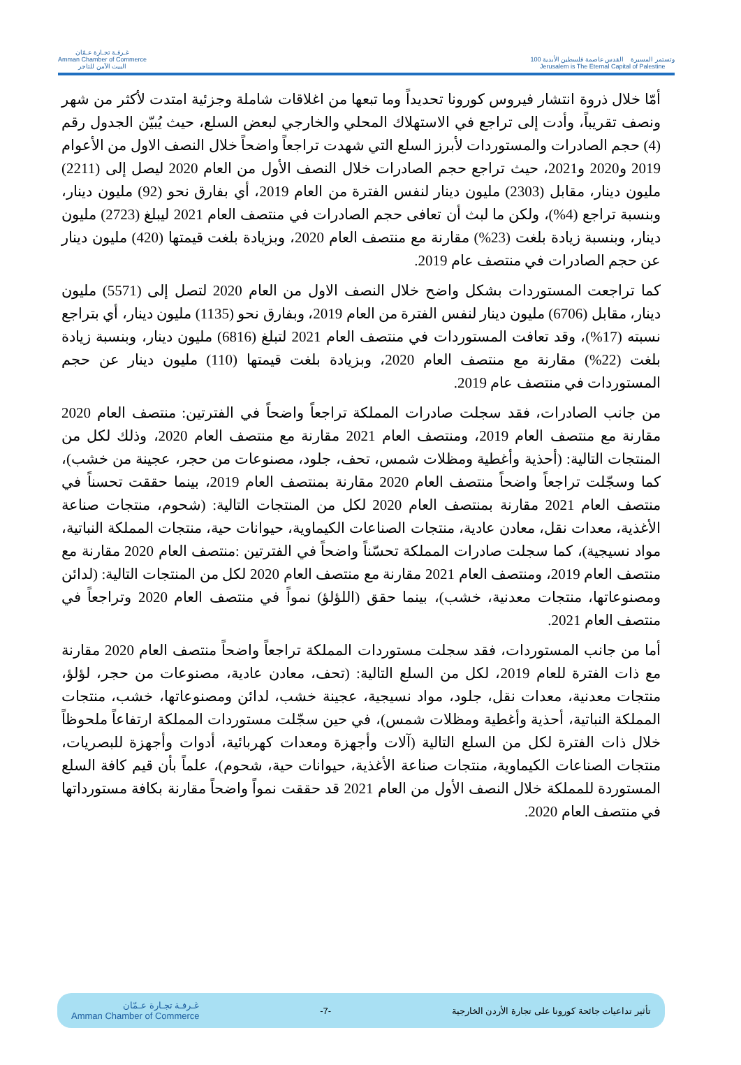غـرفـة تجـارة عـمّان
Amman Chamber of Commerce
البيت الآمن للتاجر
100 وتستمر المسيرة القدس عاصمة فلسطين الأبدية
Jerusalem is The Eternal Capital of Palestine
أمّا خلال ذروة انتشار فيروس كورونا تحديداً وما تبعها من اغلاقات شاملة وجزئية امتدت لأكثر من شهر ونصف تقريباً، وأدت إلى تراجع في الاستهلاك المحلي والخارجي لبعض السلع، حيث يُبيّن الجدول رقم (4) حجم الصادرات والمستوردات لأبرز السلع التي شهدت تراجعاً واضحاً خلال النصف الاول من الأعوام 2019 و2020 و2021، حيث تراجع حجم الصادرات خلال النصف الأول من العام 2020 ليصل إلى (2211) مليون دينار، مقابل (2303) مليون دينار لنفس الفترة من العام 2019، أي بفارق نحو (92) مليون دينار، وبنسبة تراجع (4%)، ولكن ما لبث أن تعافى حجم الصادرات في منتصف العام 2021 ليبلغ (2723) مليون دينار، وبنسبة زيادة بلغت (23%) مقارنة مع منتصف العام 2020، وبزيادة بلغت قيمتها (420) مليون دينار عن حجم الصادرات في منتصف عام 2019.
كما تراجعت المستوردات بشكل واضح خلال النصف الاول من العام 2020 لتصل إلى (5571) مليون دينار، مقابل (6706) مليون دينار لنفس الفترة من العام 2019، وبفارق نحو (1135) مليون دينار، أي بتراجع نسبته (17%)، وقد تعافت المستوردات في منتصف العام 2021 لتبلغ (6816) مليون دينار، وبنسبة زيادة بلغت (22%) مقارنة مع منتصف العام 2020، وبزيادة بلغت قيمتها (110) مليون دينار عن حجم المستوردات في منتصف عام 2019.
من جانب الصادرات، فقد سجلت صادرات المملكة تراجعاً واضحاً في الفترتين: منتصف العام 2020 مقارنة مع منتصف العام 2019، ومنتصف العام 2021 مقارنة مع منتصف العام 2020، وذلك لكل من المنتجات التالية: (أحذية وأغطية ومظلات شمس، تحف، جلود، مصنوعات من حجر، عجينة من خشب)، كما وسجّلت تراجعاً واضحاً منتصف العام 2020 مقارنة بمنتصف العام 2019، بينما حققت تحسناً في منتصف العام 2021 مقارنة بمنتصف العام 2020 لكل من المنتجات التالية: (شحوم، منتجات صناعة الأغذية، معدات نقل، معادن عادية، منتجات الصناعات الكيماوية، حيوانات حية، منتجات المملكة النباتية، مواد نسيجية)، كما سجلت صادرات المملكة تحسّناً واضحاً في الفترتين :منتصف العام 2020 مقارنة مع منتصف العام 2019، ومنتصف العام 2021 مقارنة مع منتصف العام 2020 لكل من المنتجات التالية: (لدائن ومصنوعاتها، منتجات معدنية، خشب)، بينما حقق (اللؤلؤ) نمواً في منتصف العام 2020 وتراجعاً في منتصف العام 2021.
أما من جانب المستوردات، فقد سجلت مستوردات المملكة تراجعاً واضحاً منتصف العام 2020 مقارنة مع ذات الفترة للعام 2019، لكل من السلع التالية: (تحف، معادن عادية، مصنوعات من حجر، لؤلؤ، منتجات معدنية، معدات نقل، جلود، مواد نسيجية، عجينة خشب، لدائن ومصنوعاتها، خشب، منتجات المملكة النباتية، أحذية وأغطية ومظلات شمس)، في حين سجّلت مستوردات المملكة ارتفاعاً ملحوظاً خلال ذات الفترة لكل من السلع التالية (آلات وأجهزة ومعدات كهربائية، أدوات وأجهزة للبصريات، منتجات الصناعات الكيماوية، منتجات صناعة الأغذية، حيوانات حية، شحوم)، علماً بأن قيم كافة السلع المستوردة للمملكة خلال النصف الأول من العام 2021 قد حققت نمواً واضحاً مقارنة بكافة مستورداتها في منتصف العام 2020.
تأثير تداعيات جائحة كورونا على تجارة الأردن الخارجية -7- غـرفـة تجـارة عـمّان
Amman Chamber of Commerce